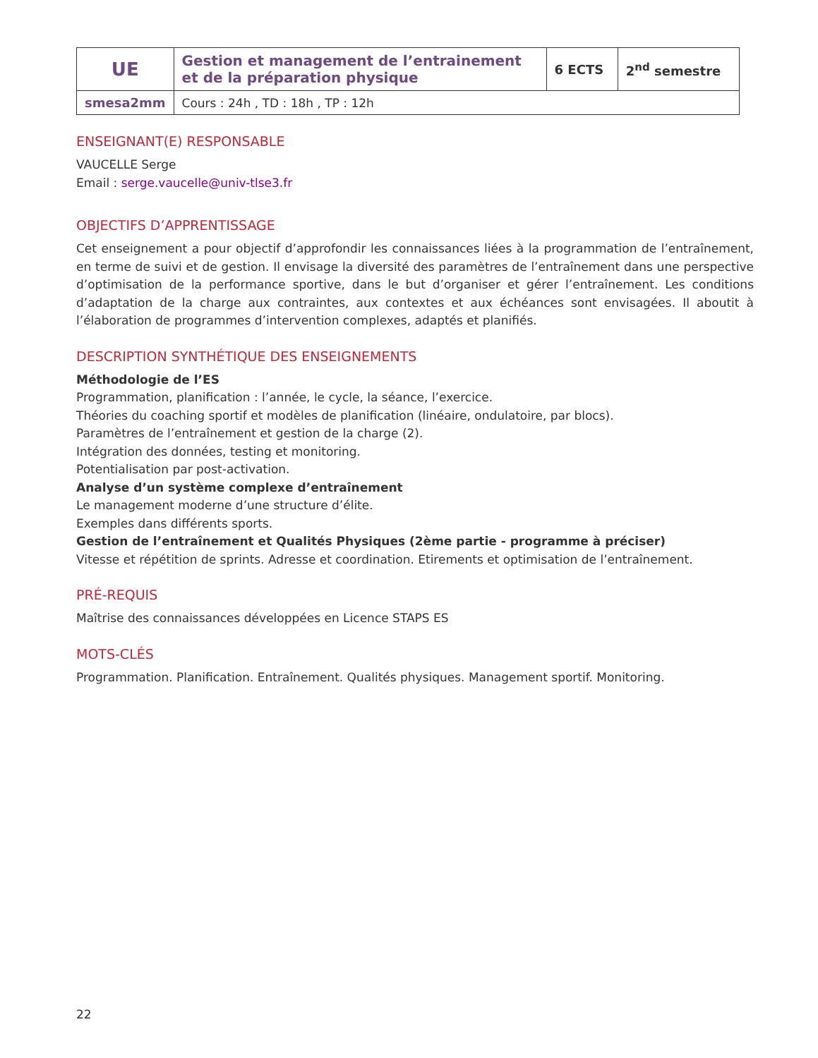| UE | Gestion et management de l’entrainement et de la préparation physique | 6 ECTS | 2<sup>nd</sup> semestre |
| smesa2mm | Cours : 24h , TD : 18h , TP : 12h | | |
ENSEIGNANT(E) RESPONSABLE
VAUCELLE Serge
Email : serge.vaucelle@univ-tlse3.fr
OBJECTIFS D’APPRENTISSAGE
Cet enseignement a pour objectif d’approfondir les connaissances liées à la programmation de l’entraînement, en terme de suivi et de gestion. Il envisage la diversité des paramètres de l’entraînement dans une perspective d’optimisation de la performance sportive, dans le but d’organiser et gérer l’entraînement. Les conditions d’adaptation de la charge aux contraintes, aux contextes et aux échéances sont envisagées. Il aboutit à l’élaboration de programmes d’intervention complexes, adaptés et planifiés.
DESCRIPTION SYNTHÉTIQUE DES ENSEIGNEMENTS
Méthodologie de l’ES
Programmation, planification : l’année, le cycle, la séance, l’exercice.
Théories du coaching sportif et modèles de planification (linéaire, ondulatoire, par blocs).
Paramètres de l’entraînement et gestion de la charge (2).
Intégration des données, testing et monitoring.
Potentialisation par post-activation.
Analyse d’un système complexe d’entraînement
Le management moderne d’une structure d’élite.
Exemples dans différents sports.
Gestion de l’entraînement et Qualités Physiques (2ème partie - programme à préciser)
Vitesse et répétition de sprints. Adresse et coordination. Etirements et optimisation de l’entraînement.
PRÉ-REQUIS
Maîtrise des connaissances développées en Licence STAPS ES
MOTS-CLÉS
Programmation. Planification. Entraînement. Qualités physiques. Management sportif. Monitoring.
22